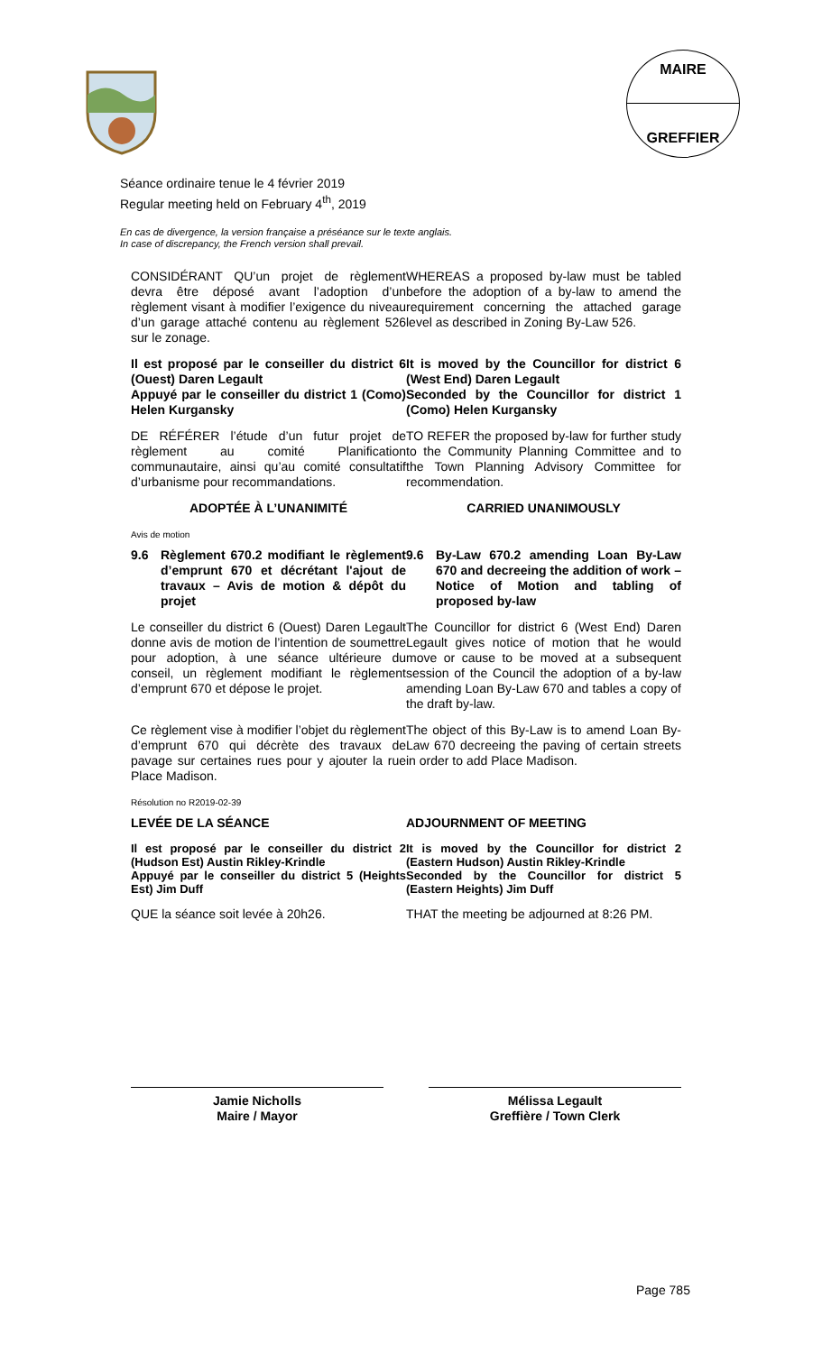MAIRE
GREFFIER
Séance ordinaire tenue le 4 février 2019
Regular meeting held on February 4<sup>th</sup>, 2019
En cas de divergence, la version française a préséance sur le texte anglais.
In case of discrepancy, the French version shall prevail.
CONSIDÉRANT QU’un projet de règlement devra être déposé avant l’adoption d’un règlement visant à modifier l’exigence du niveau d’un garage attaché contenu au règlement 526 sur le zonage.
WHEREAS a proposed by-law must be tabled before the adoption of a by-law to amend the requirement concerning the attached garage level as described in Zoning By-Law 526.
Il est proposé par le conseiller du district 6 (Ouest) Daren Legault
Appuyé par le conseiller du district 1 (Como) Helen Kurgansky
It is moved by the Councillor for district 6 (West End) Daren Legault
Seconded by the Councillor for district 1 (Como) Helen Kurgansky
DE RÉFÉRER l’étude d’un futur projet de règlement au comité Planification communautaire, ainsi qu’au comité consultatif d’urbanisme pour recommandations.
TO REFER the proposed by-law for further study to the Community Planning Committee and to the Town Planning Advisory Committee for recommendation.
ADOPTÉE À L’UNANIMITÉ CARRIED UNANIMOUSLY
Avis de motion
9.6 Règlement 670.2 modifiant le règlement d’emprunt 670 et décrétant l'ajout de travaux – Avis de motion & dépôt du projet
9.6 By-Law 670.2 amending Loan By-Law 670 and decreeing the addition of work – Notice of Motion and tabling of proposed by-law
Le conseiller du district 6 (Ouest) Daren Legault donne avis de motion de l’intention de soumettre pour adoption, à une séance ultérieure du conseil, un règlement modifiant le règlement d’emprunt 670 et dépose le projet.
The Councillor for district 6 (West End) Daren Legault gives notice of motion that he would move or cause to be moved at a subsequent session of the Council the adoption of a by-law amending Loan By-Law 670 and tables a copy of the draft by-law.
Ce règlement vise à modifier l’objet du règlement d’emprunt 670 qui décrète des travaux de pavage sur certaines rues pour y ajouter la rue Place Madison.
The object of this By-Law is to amend Loan By-Law 670 decreeing the paving of certain streets in order to add Place Madison.
Résolution no R2019-02-39
LEVÉE DE LA SÉANCE ADJOURNMENT OF MEETING
Il est proposé par le conseiller du district 2 (Hudson Est) Austin Rikley-Krindle
Appuyé par le conseiller du district 5 (Heights Est) Jim Duff
It is moved by the Councillor for district 2 (Eastern Hudson) Austin Rikley-Krindle
Seconded by the Councillor for district 5 (Eastern Heights) Jim Duff
QUE la séance soit levée à 20h26. THAT the meeting be adjourned at 8:26 PM.
Jamie Nicholls
Maire / Mayor
Mélissa Legault
Greffière / Town Clerk
Page 785